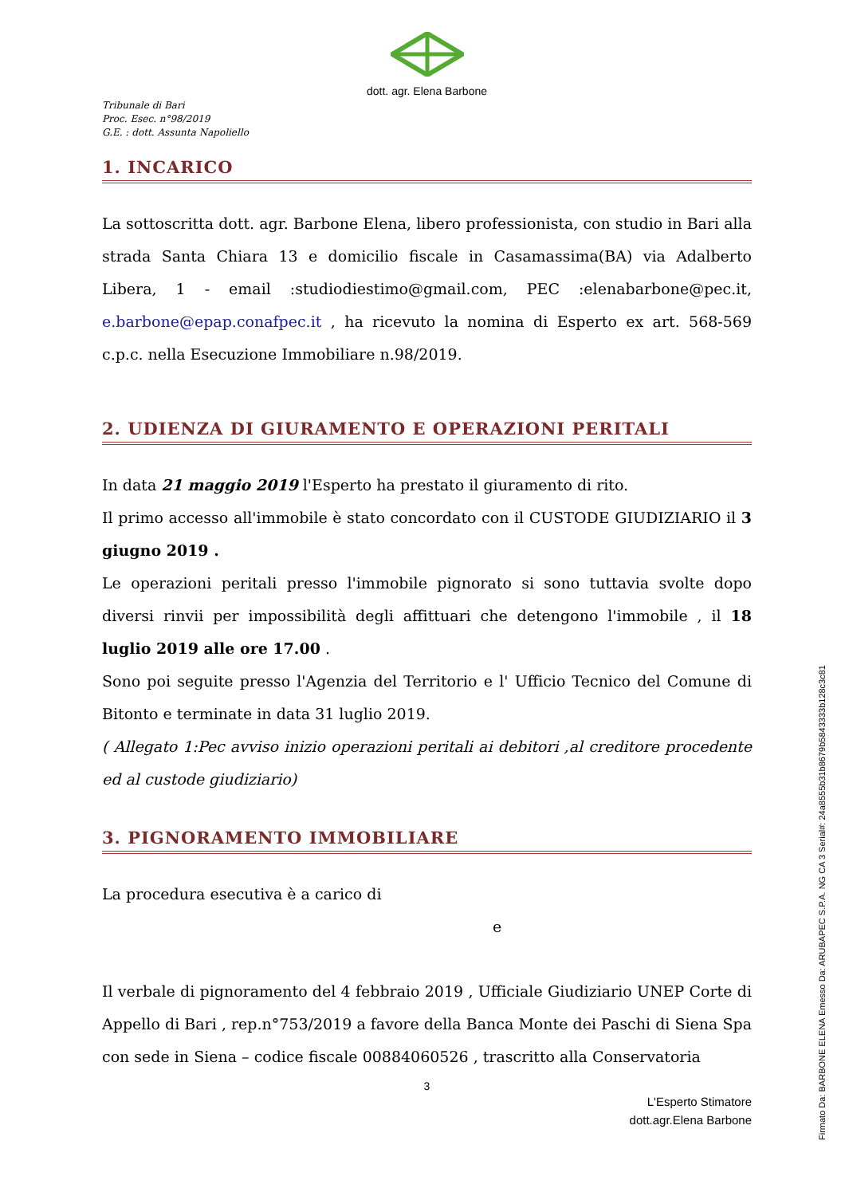dott. agr. Elena Barbone
Tribunale di Bari
Proc. Esec. n°98/2019
G.E. : dott. Assunta Napoliello
1. INCARICO
La sottoscritta dott. agr. Barbone Elena, libero professionista, con studio in Bari alla strada Santa Chiara 13 e domicilio fiscale in Casamassima(BA) via Adalberto Libera, 1 - email :studiodiestimo@gmail.com, PEC :elenabarbone@pec.it, e.barbone@epap.conafpec.it , ha ricevuto la nomina di Esperto ex art. 568-569 c.p.c. nella Esecuzione Immobiliare n.98/2019.
2. UDIENZA DI GIURAMENTO E OPERAZIONI PERITALI
In data 21 maggio 2019 l'Esperto ha prestato il giuramento di rito.
Il primo accesso all'immobile è stato concordato con il CUSTODE GIUDIZIARIO il 3 giugno 2019 .
Le operazioni peritali presso l'immobile pignorato si sono tuttavia svolte dopo diversi rinvii per impossibilità degli affittuari che detengono l'immobile , il 18 luglio 2019 alle ore 17.00 .
Sono poi seguite presso l'Agenzia del Territorio e l' Ufficio Tecnico del Comune di Bitonto e terminate in data 31 luglio 2019.
( Allegato 1:Pec avviso inizio operazioni peritali ai debitori ,al creditore procedente ed al custode giudiziario)
3. PIGNORAMENTO IMMOBILIARE
La procedura esecutiva è a carico di
e
Il verbale di pignoramento del 4 febbraio 2019 , Ufficiale Giudiziario UNEP Corte di Appello di Bari , rep.n°753/2019 a favore della Banca Monte dei Paschi di Siena Spa con sede in Siena – codice fiscale 00884060526 , trascritto alla Conservatoria
3
L'Esperto Stimatore
dott.agr.Elena Barbone
Firmato Da: BARBONE ELENA Emesso Da: ARUBAPEC S.P.A. NG CA 3 Serial#: 24a8555b31b8679b5843333b128c3c81